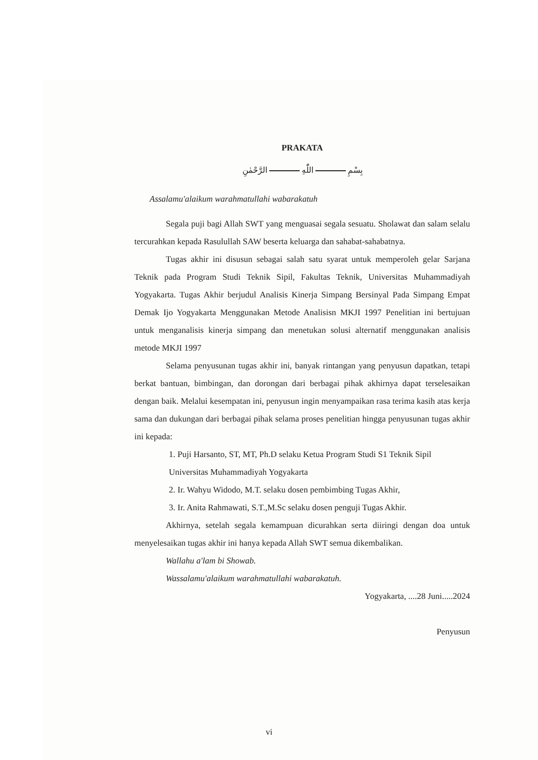PRAKATA
بِسْمِ اللّٰهِ الرَّحْمٰنِ
Assalamu'alaikum warahmatullahi wabarakatuh
Segala puji bagi Allah SWT yang menguasai segala sesuatu. Sholawat dan salam selalu tercurahkan kepada Rasulullah SAW beserta keluarga dan sahabat-sahabatnya.
Tugas akhir ini disusun sebagai salah satu syarat untuk memperoleh gelar Sarjana Teknik pada Program Studi Teknik Sipil, Fakultas Teknik, Universitas Muhammadiyah Yogyakarta. Tugas Akhir berjudul Analisis Kinerja Simpang Bersinyal Pada Simpang Empat Demak Ijo Yogyakarta Menggunakan Metode Analisisn MKJI 1997 Penelitian ini bertujuan untuk menganalisis kinerja simpang dan menetukan solusi alternatif menggunakan analisis metode MKJI 1997
Selama penyusunan tugas akhir ini, banyak rintangan yang penyusun dapatkan, tetapi berkat bantuan, bimbingan, dan dorongan dari berbagai pihak akhirnya dapat terselesaikan dengan baik. Melalui kesempatan ini, penyusun ingin menyampaikan rasa terima kasih atas kerja sama dan dukungan dari berbagai pihak selama proses penelitian hingga penyusunan tugas akhir ini kepada:
1. Puji Harsanto, ST, MT, Ph.D selaku Ketua Program Studi S1 Teknik Sipil Universitas Muhammadiyah Yogyakarta
2. Ir. Wahyu Widodo, M.T. selaku dosen pembimbing Tugas Akhir,
3. Ir. Anita Rahmawati, S.T.,M.Sc selaku dosen penguji Tugas Akhir.
Akhirnya, setelah segala kemampuan dicurahkan serta diiringi dengan doa untuk menyelesaikan tugas akhir ini hanya kepada Allah SWT semua dikembalikan.
Wallahu a'lam bi Showab.
Wassalamu'alaikum warahmatullahi wabarakatuh.
Yogyakarta, ....28 Juni.....2024
Penyusun
vi